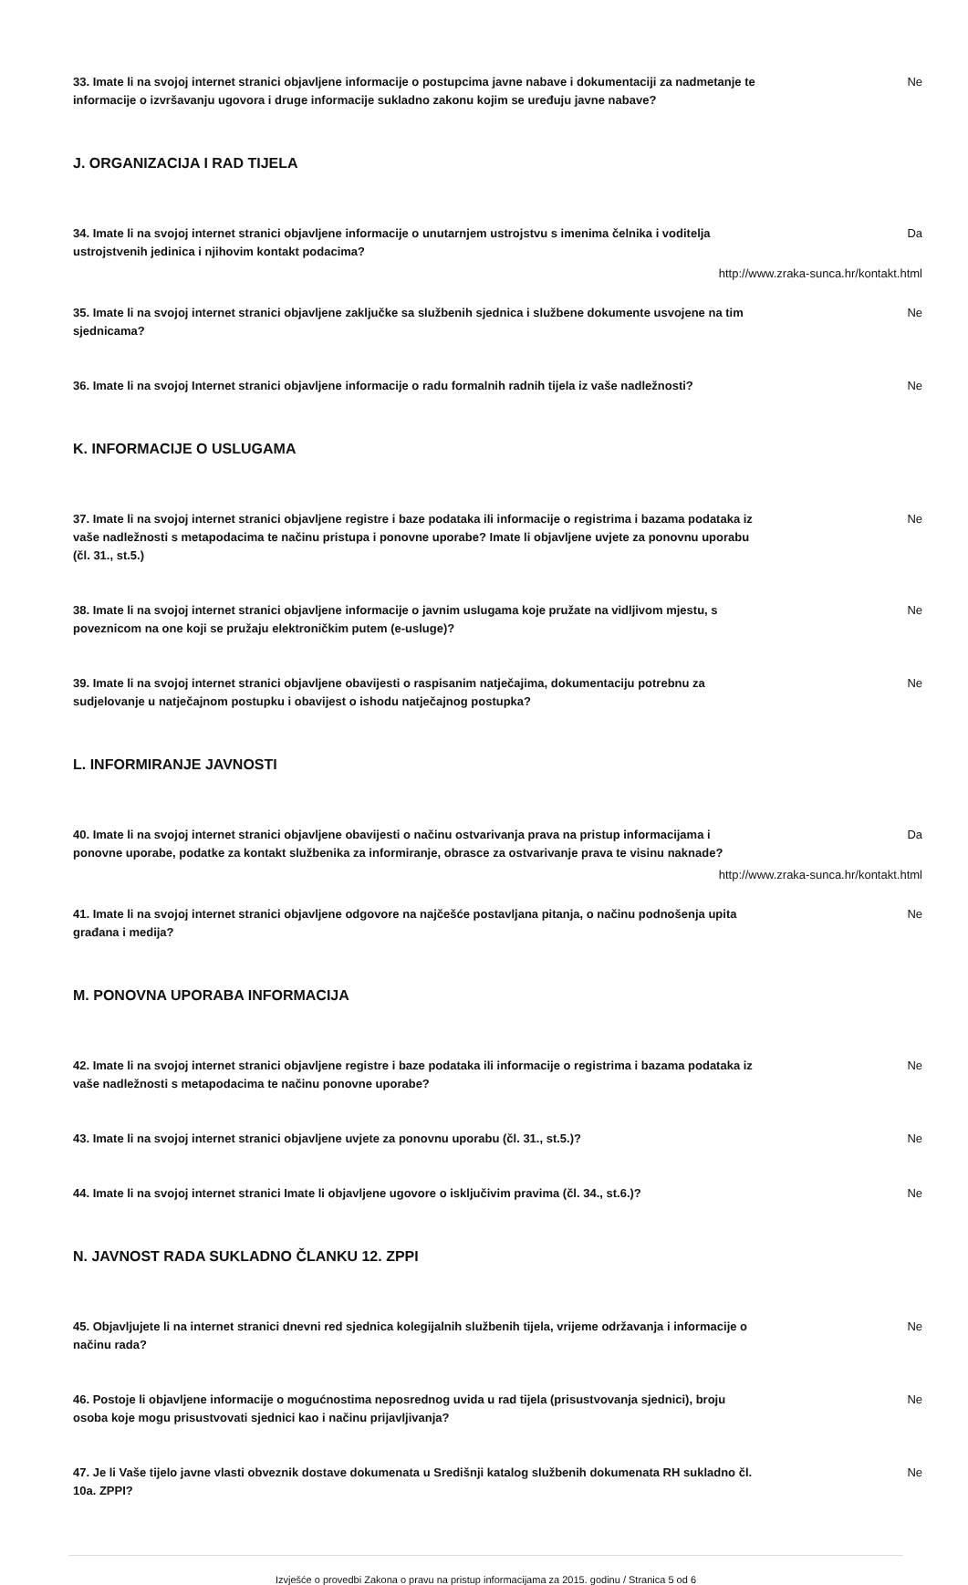33. Imate li na svojoj internet stranici objavljene informacije o postupcima javne nabave i dokumentaciji za nadmetanje te informacije o izvršavanju ugovora i druge informacije sukladno zakonu kojim se uređuju javne nabave? Ne
J. ORGANIZACIJA I RAD TIJELA
34. Imate li na svojoj internet stranici objavljene informacije o unutarnjem ustrojstvu s imenima čelnika i voditelja ustrojstvenih jedinica i njihovim kontakt podacima? Da
http://www.zraka-sunca.hr/kontakt.html
35. Imate li na svojoj internet stranici objavljene zaključke sa službenih sjednica i službene dokumente usvojene na tim sjednicama? Ne
36. Imate li na svojoj Internet stranici objavljene informacije o radu formalnih radnih tijela iz vaše nadležnosti? Ne
K. INFORMACIJE O USLUGAMA
37. Imate li na svojoj internet stranici objavljene registre i baze podataka ili informacije o registrima i bazama podataka iz vaše nadležnosti s metapodacima te načinu pristupa i ponovne uporabe? Imate li objavljene uvjete za ponovnu uporabu (čl. 31., st.5.) Ne
38. Imate li na svojoj internet stranici objavljene informacije o javnim uslugama koje pružate na vidljivom mjestu, s poveznicom na one koji se pružaju elektroničkim putem (e-usluge)? Ne
39. Imate li na svojoj internet stranici objavljene obavijesti o raspisanim natječajima, dokumentaciju potrebnu za sudjelovanje u natječajnom postupku i obavijest o ishodu natječajnog postupka? Ne
L. INFORMIRANJE JAVNOSTI
40. Imate li na svojoj internet stranici objavljene obavijesti o načinu ostvarivanja prava na pristup informacijama i ponovne uporabe, podatke za kontakt službenika za informiranje, obrasce za ostvarivanje prava te visinu naknade? Da
http://www.zraka-sunca.hr/kontakt.html
41. Imate li na svojoj internet stranici objavljene odgovore na najčešće postavljana pitanja, o načinu podnošenja upita građana i medija? Ne
M. PONOVNA UPORABA INFORMACIJA
42. Imate li na svojoj internet stranici objavljene registre i baze podataka ili informacije o registrima i bazama podataka iz vaše nadležnosti s metapodacima te načinu ponovne uporabe? Ne
43. Imate li na svojoj internet stranici objavljene uvjete za ponovnu uporabu (čl. 31., st.5.)? Ne
44. Imate li na svojoj internet stranici Imate li objavljene ugovore o isključivim pravima (čl. 34., st.6.)? Ne
N. JAVNOST RADA SUKLADNO ČLANKU 12. ZPPI
45. Objavljujete li na internet stranici dnevni red sjednica kolegijalnih službenih tijela, vrijeme održavanja i informacije o načinu rada? Ne
46. Postoje li objavljene informacije o mogućnostima neposrednog uvida u rad tijela (prisustvovanja sjednici), broju osoba koje mogu prisustvovati sjednici kao i načinu prijavljivanja? Ne
47. Je li Vaše tijelo javne vlasti obveznik dostave dokumenata u Središnji katalog službenih dokumenata RH sukladno čl. 10a. ZPPI? Ne
Izvješće o provedbi Zakona o pravu na pristup informacijama za 2015. godinu / Stranica 5 od 6